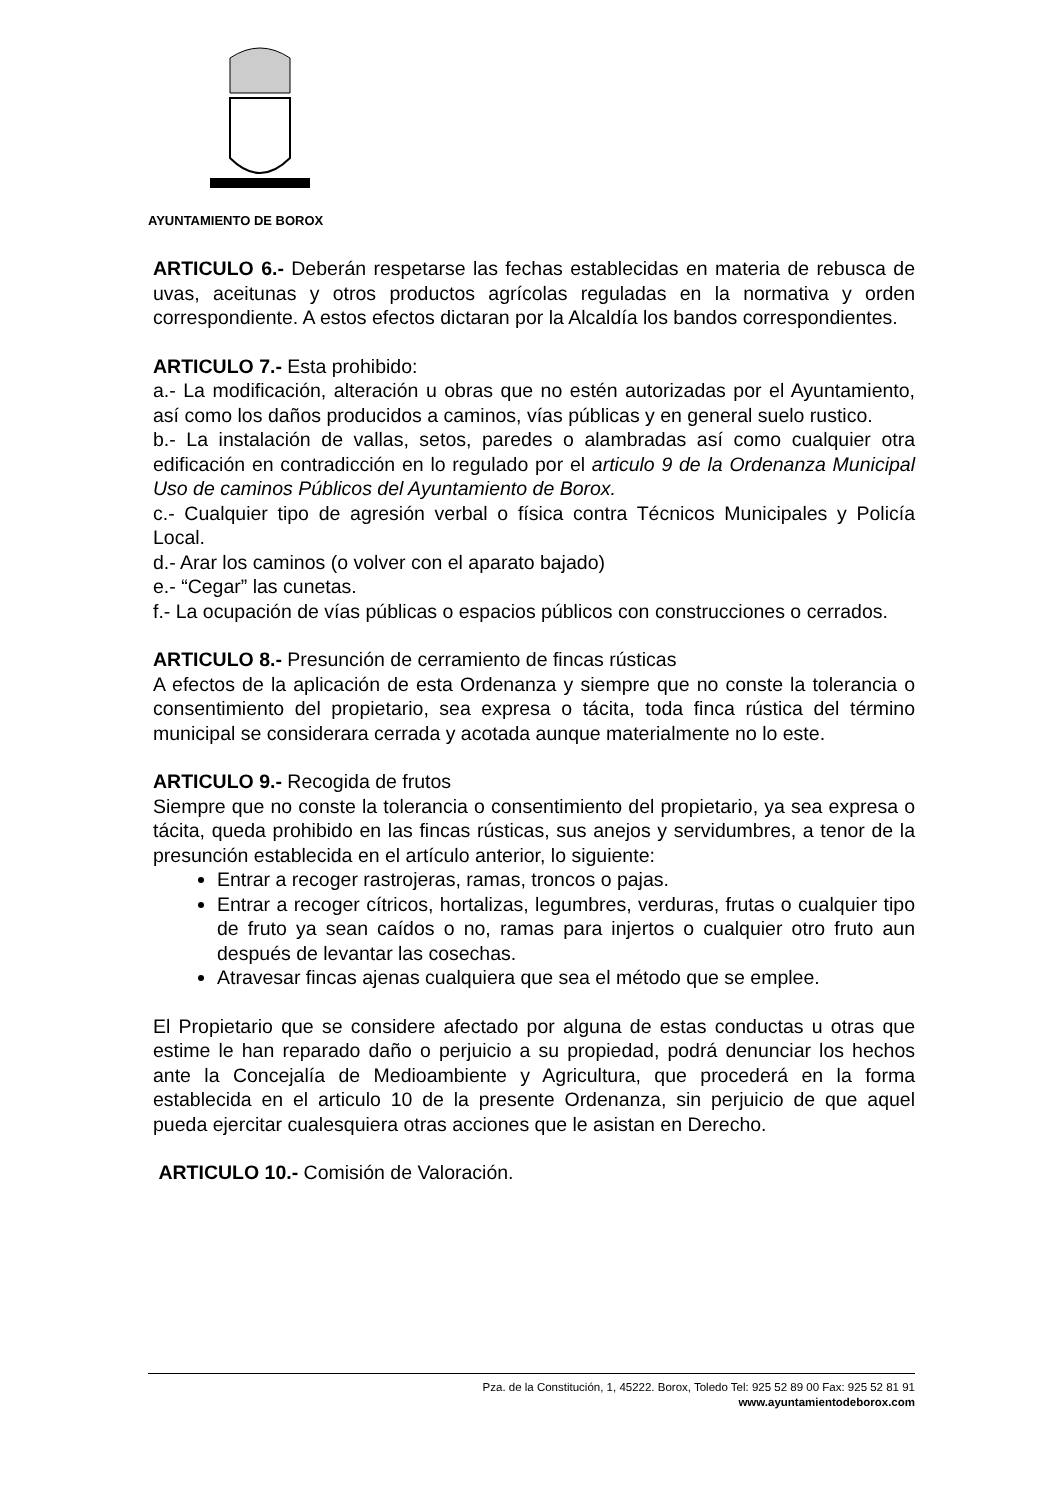AYUNTAMIENTO DE BOROX
ARTICULO 6.- Deberán respetarse las fechas establecidas en materia de rebusca de uvas, aceitunas y otros productos agrícolas reguladas en la normativa y orden correspondiente. A estos efectos dictaran por la Alcaldía los bandos correspondientes.
ARTICULO 7.- Esta prohibido:
a.- La modificación, alteración u obras que no estén autorizadas por el Ayuntamiento, así como los daños producidos a caminos, vías públicas y en general suelo rustico.
b.- La instalación de vallas, setos, paredes o alambradas así como cualquier otra edificación en contradicción en lo regulado por el articulo 9 de la Ordenanza Municipal Uso de caminos Públicos del Ayuntamiento de Borox.
c.- Cualquier tipo de agresión verbal o física contra Técnicos Municipales y Policía Local.
d.- Arar los caminos (o volver con el aparato bajado)
e.- “Cegar” las cunetas.
f.- La ocupación de vías públicas o espacios públicos con construcciones o cerrados.
ARTICULO 8.- Presunción de cerramiento de fincas rústicas
A efectos de la aplicación de esta Ordenanza y siempre que no conste la tolerancia o consentimiento del propietario, sea expresa o tácita, toda finca rústica del término municipal se considerara cerrada y acotada aunque materialmente no lo este.
ARTICULO 9.- Recogida de frutos
Siempre que no conste la tolerancia o consentimiento del propietario, ya sea expresa o tácita, queda prohibido en las fincas rústicas, sus anejos y servidumbres, a tenor de la presunción establecida en el artículo anterior, lo siguiente:
Entrar a recoger rastrojeras, ramas, troncos o pajas.
Entrar a recoger cítricos, hortalizas, legumbres, verduras, frutas o cualquier tipo de fruto ya sean caídos o no, ramas para injertos o cualquier otro fruto aun después de levantar las cosechas.
Atravesar fincas ajenas cualquiera que sea el método que se emplee.
El Propietario que se considere afectado por alguna de estas conductas u otras que estime le han reparado daño o perjuicio a su propiedad, podrá denunciar los hechos ante la Concejalía de Medioambiente y Agricultura, que procederá en la forma establecida en el articulo 10 de la presente Ordenanza, sin perjuicio de que aquel pueda ejercitar cualesquiera otras acciones que le asistan en Derecho.
ARTICULO 10.- Comisión de Valoración.
Pza. de la Constitución, 1, 45222. Borox, Toledo Tel: 925 52 89 00 Fax: 925 52 81 91
www.ayuntamientodeborox.com